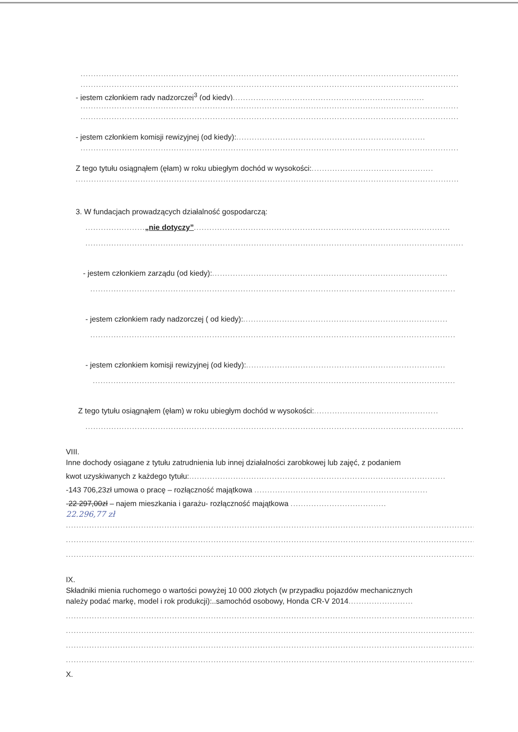..................................................................................................................................................
..................................................................................................................................................
- jestem członkiem rady nadzorczej<sup>3</sup> (od kiedy)..........................................................................
..................................................................................................................................................
..................................................................................................................................................
- jestem członkiem komisji rewizyjnej (od kiedy):.........................................................................
..................................................................................................................................................
Z tego tytułu osiągnąłem (ęłam) w roku ubiegłym dochód w wysokości:...............................................
....................................................................................................................................................
3. W fundacjach prowadzących działalność gospodarczą:
.......................„nie dotyczy”...................................................................................................
..................................................................................................................................................
- jestem członkiem zarządu (od kiedy):...........................................................................................
.............................................................................................................................................
- jestem członkiem rady nadzorczej ( od kiedy):...............................................................................
.............................................................................................................................................
- jestem członkiem komisji rewizyjnej (od kiedy):.............................................................................
............................................................................................................................................
Z tego tytułu osiągnąłem (ęłam) w roku ubiegłym dochód w wysokości:................................................
..................................................................................................................................................
VIII.
Inne dochody osiągane z tytułu zatrudnienia lub innej działalności zarobkowej lub zajęć, z podaniem
kwot uzyskiwanych z każdego tytułu:...................................................................................................
-143 706,23zł umowa o pracę – rozłączność majątkowa ...................................................................
-22 297,00zł – najem mieszkania i garażu- rozłączność majątkowa .....................................
22.296,77 zł
..............................................................................................................................................................
..............................................................................................................................................................
..............................................................................................................................................................
IX.
Składniki mienia ruchomego o wartości powyżej 10 000 złotych (w przypadku pojazdów mechanicznych
należy podać markę, model i rok produkcji):..samochód osobowy, Honda CR-V 2014.........................
..............................................................................................................................................................
..............................................................................................................................................................
..............................................................................................................................................................
..............................................................................................................................................................
X.